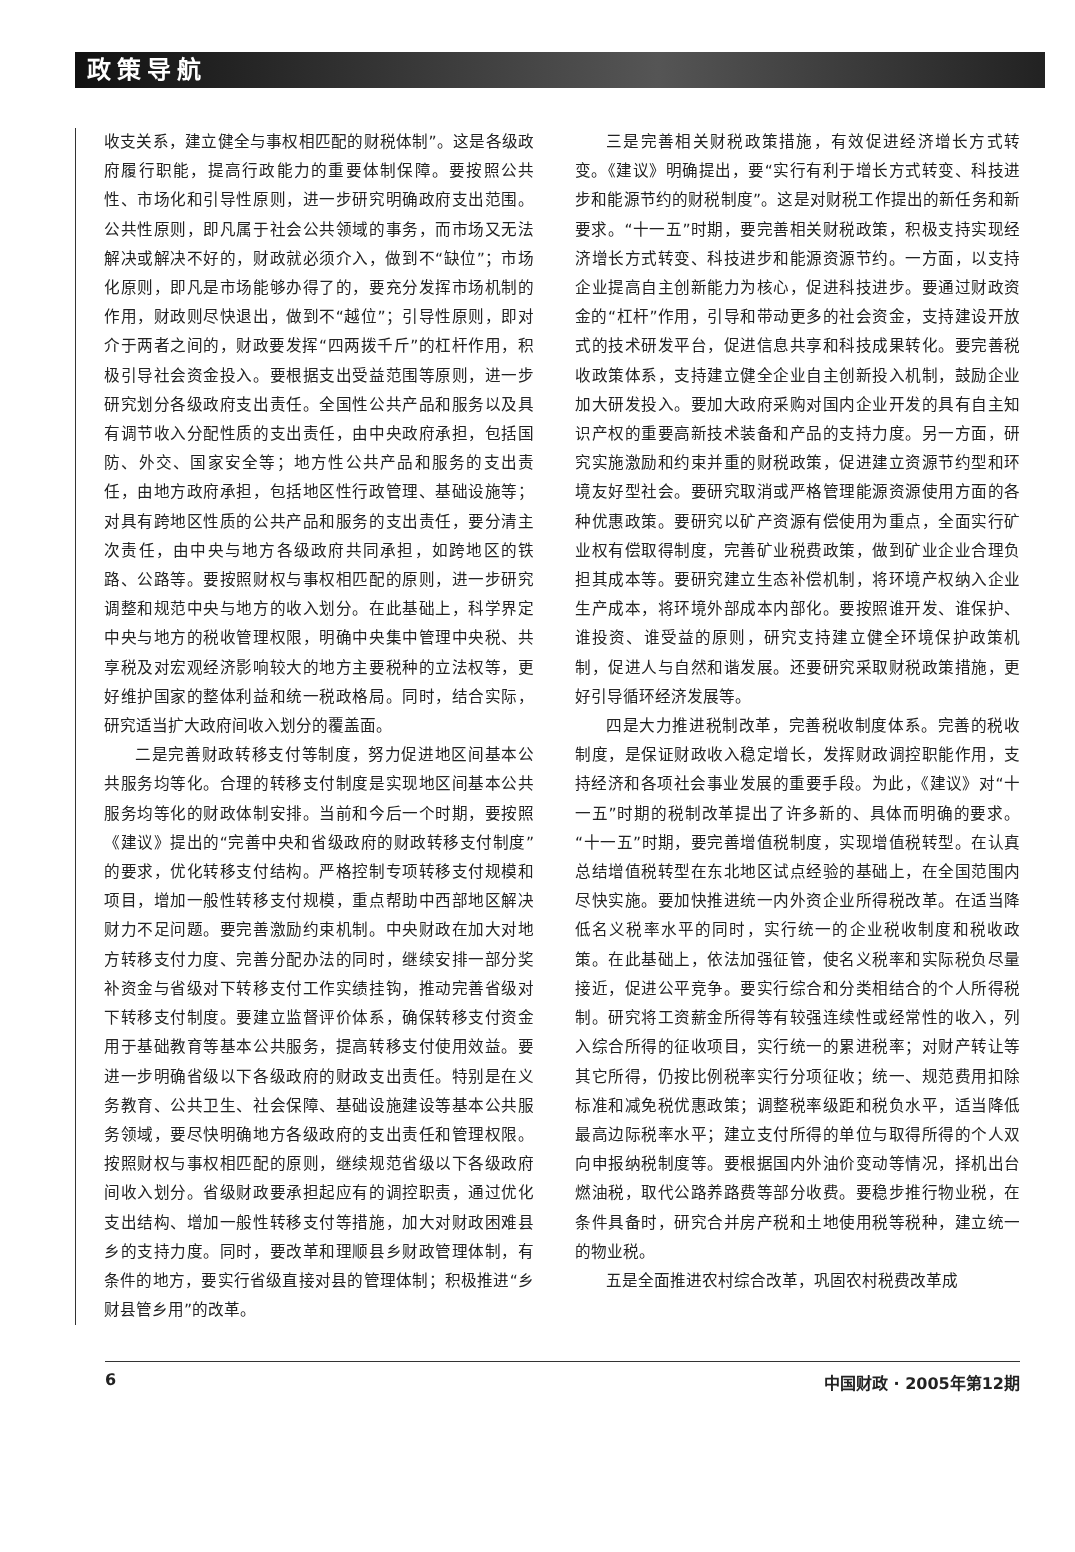政策导航
收支关系，建立健全与事权相匹配的财税体制”。这是各级政府履行职能，提高行政能力的重要体制保障。要按照公共性、市场化和引导性原则，进一步研究明确政府支出范围。公共性原则，即凡属于社会公共领域的事务，而市场又无法解决或解决不好的，财政就必须介入，做到不“缺位”；市场化原则，即凡是市场能够办得了的，要充分发挥市场机制的作用，财政则尽快退出，做到不“越位”；引导性原则，即对介于两者之间的，财政要发挥“四两拨千斤”的杠杆作用，积极引导社会资金投入。要根据支出受益范围等原则，进一步研究划分各级政府支出责任。全国性公共产品和服务以及具有调节收入分配性质的支出责任，由中央政府承担，包括国防、外交、国家安全等；地方性公共产品和服务的支出责任，由地方政府承担，包括地区性行政管理、基础设施等；对具有跨地区性质的公共产品和服务的支出责任，要分清主次责任，由中央与地方各级政府共同承担，如跨地区的铁路、公路等。要按照财权与事权相匹配的原则，进一步研究调整和规范中央与地方的收入划分。在此基础上，科学界定中央与地方的税收管理权限，明确中央集中管理中央税、共享税及对宏观经济影响较大的地方主要税种的立法权等，更好维护国家的整体利益和统一税政格局。同时，结合实际，研究适当扩大政府间收入划分的覆盖面。
二是完善财政转移支付等制度，努力促进地区间基本公共服务均等化。合理的转移支付制度是实现地区间基本公共服务均等化的财政体制安排。当前和今后一个时期，要按照《建议》提出的“完善中央和省级政府的财政转移支付制度”的要求，优化转移支付结构。严格控制专项转移支付规模和项目，增加一般性转移支付规模，重点帮助中西部地区解决财力不足问题。要完善激励约束机制。中央财政在加大对地方转移支付力度、完善分配办法的同时，继续安排一部分奖补资金与省级对下转移支付工作实绩挂钩，推动完善省级对下转移支付制度。要建立监督评价体系，确保转移支付资金用于基础教育等基本公共服务，提高转移支付使用效益。要进一步明确省级以下各级政府的财政支出责任。特别是在义务教育、公共卫生、社会保障、基础设施建设等基本公共服务领域，要尽快明确地方各级政府的支出责任和管理权限。按照财权与事权相匹配的原则，继续规范省级以下各级政府间收入划分。省级财政要承担起应有的调控职责，通过优化支出结构、增加一般性转移支付等措施，加大对财政困难县乡的支持力度。同时，要改革和理顺县乡财政管理体制，有条件的地方，要实行省级直接对县的管理体制；积极推进“乡财县管乡用”的改革。
三是完善相关财税政策措施，有效促进经济增长方式转变。《建议》明确提出，要“实行有利于增长方式转变、科技进步和能源节约的财税制度”。这是对财税工作提出的新任务和新要求。“十一五”时期，要完善相关财税政策，积极支持实现经济增长方式转变、科技进步和能源资源节约。一方面，以支持企业提高自主创新能力为核心，促进科技进步。要通过财政资金的“杠杆”作用，引导和带动更多的社会资金，支持建设开放式的技术研发平台，促进信息共享和科技成果转化。要完善税收政策体系，支持建立健全企业自主创新投入机制，鼓励企业加大研发投入。要加大政府采购对国内企业开发的具有自主知识产权的重要高新技术装备和产品的支持力度。另一方面，研究实施激励和约束并重的财税政策，促进建立资源节约型和环境友好型社会。要研究取消或严格管理能源资源使用方面的各种优惠政策。要研究以矿产资源有偿使用为重点，全面实行矿业权有偿取得制度，完善矿业税费政策，做到矿业企业合理负担其成本等。要研究建立生态补偿机制，将环境产权纳入企业生产成本，将环境外部成本内部化。要按照谁开发、谁保护、谁投资、谁受益的原则，研究支持建立健全环境保护政策机制，促进人与自然和谐发展。还要研究采取财税政策措施，更好引导循环经济发展等。
四是大力推进税制改革，完善税收制度体系。完善的税收制度，是保证财政收入稳定增长，发挥财政调控职能作用，支持经济和各项社会事业发展的重要手段。为此，《建议》对“十一五”时期的税制改革提出了许多新的、具体而明确的要求。“十一五”时期，要完善增值税制度，实现增值税转型。在认真总结增值税转型在东北地区试点经验的基础上，在全国范围内尽快实施。要加快推进统一内外资企业所得税改革。在适当降低名义税率水平的同时，实行统一的企业税收制度和税收政策。在此基础上，依法加强征管，使名义税率和实际税负尽量接近，促进公平竞争。要实行综合和分类相结合的个人所得税制。研究将工资薪金所得等有较强连续性或经常性的收入，列入综合所得的征收项目，实行统一的累进税率；对财产转让等其它所得，仍按比例税率实行分项征收；统一、规范费用扣除标准和减免税优惠政策；调整税率级距和税负水平，适当降低最高边际税率水平；建立支付所得的单位与取得所得的个人双向申报纳税制度等。要根据国内外油价变动等情况，择机出台燃油税，取代公路养路费等部分收费。要稳步推行物业税，在条件具备时，研究合并房产税和土地使用税等税种，建立统一的物业税。
五是全面推进农村综合改革，巩固农村税费改革成
6 中国财政 · 2005年第12期